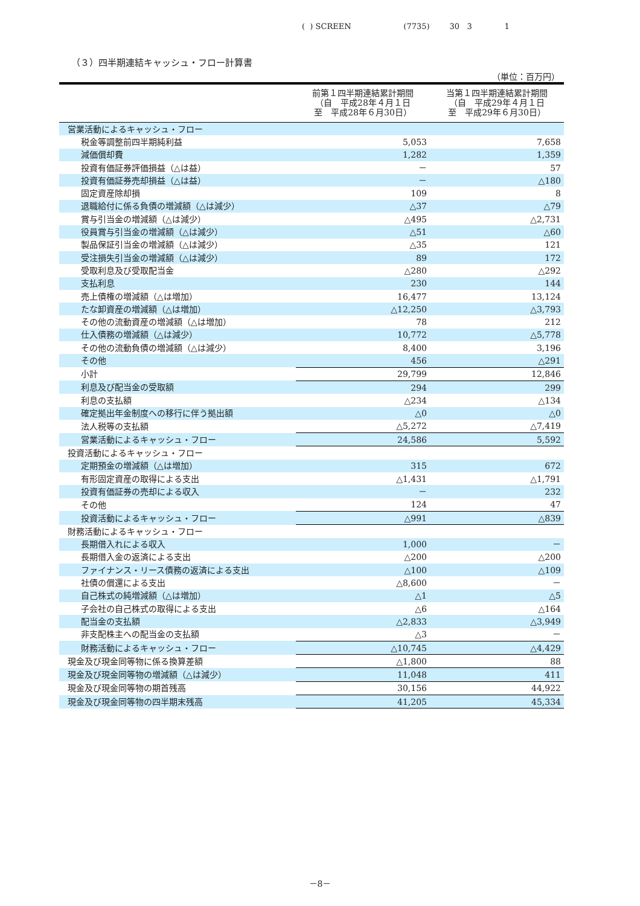( ) SCREEN (7735) 30 3 1
（３）四半期連結キャッシュ・フロー計算書
（単位：百万円）
| | 前第１四半期連結累計期間 （自 平成28年４月１日 至 平成28年６月30日） | 当第１四半期連結累計期間 （自 平成29年４月１日 至 平成29年６月30日） |
| --- | --- | --- |
| 営業活動によるキャッシュ・フロー | | |
| 税金等調整前四半期純利益 | 5,053 | 7,658 |
| 減価償却費 | 1,282 | 1,359 |
| 投資有価証券評価損益（△は益） | － | 57 |
| 投資有価証券売却損益（△は益） | － | △180 |
| 固定資産除却損 | 109 | 8 |
| 退職給付に係る負債の増減額（△は減少） | △37 | △79 |
| 賞与引当金の増減額（△は減少） | △495 | △2,731 |
| 役員賞与引当金の増減額（△は減少） | △51 | △60 |
| 製品保証引当金の増減額（△は減少） | △35 | 121 |
| 受注損失引当金の増減額（△は減少） | 89 | 172 |
| 受取利息及び受取配当金 | △280 | △292 |
| 支払利息 | 230 | 144 |
| 売上債権の増減額（△は増加） | 16,477 | 13,124 |
| たな卸資産の増減額（△は増加） | △12,250 | △3,793 |
| その他の流動資産の増減額（△は増加） | 78 | 212 |
| 仕入債務の増減額（△は減少） | 10,772 | △5,778 |
| その他の流動負債の増減額（△は減少） | 8,400 | 3,196 |
| その他 | 456 | △291 |
| 小計 | 29,799 | 12,846 |
| 利息及び配当金の受取額 | 294 | 299 |
| 利息の支払額 | △234 | △134 |
| 確定拠出年金制度への移行に伴う拠出額 | △0 | △0 |
| 法人税等の支払額 | △5,272 | △7,419 |
| 営業活動によるキャッシュ・フロー | 24,586 | 5,592 |
| 投資活動によるキャッシュ・フロー | | |
| 定期預金の増減額（△は増加） | 315 | 672 |
| 有形固定資産の取得による支出 | △1,431 | △1,791 |
| 投資有価証券の売却による収入 | － | 232 |
| その他 | 124 | 47 |
| 投資活動によるキャッシュ・フロー | △991 | △839 |
| 財務活動によるキャッシュ・フロー | | |
| 長期借入れによる収入 | 1,000 | － |
| 長期借入金の返済による支出 | △200 | △200 |
| ファイナンス・リース債務の返済による支出 | △100 | △109 |
| 社債の償還による支出 | △8,600 | － |
| 自己株式の純増減額（△は増加） | △1 | △5 |
| 子会社の自己株式の取得による支出 | △6 | △164 |
| 配当金の支払額 | △2,833 | △3,949 |
| 非支配株主への配当金の支払額 | △3 | － |
| 財務活動によるキャッシュ・フロー | △10,745 | △4,429 |
| 現金及び現金同等物に係る換算差額 | △1,800 | 88 |
| 現金及び現金同等物の増減額（△は減少） | 11,048 | 411 |
| 現金及び現金同等物の期首残高 | 30,156 | 44,922 |
| 現金及び現金同等物の四半期末残高 | 41,205 | 45,334 |
－8－